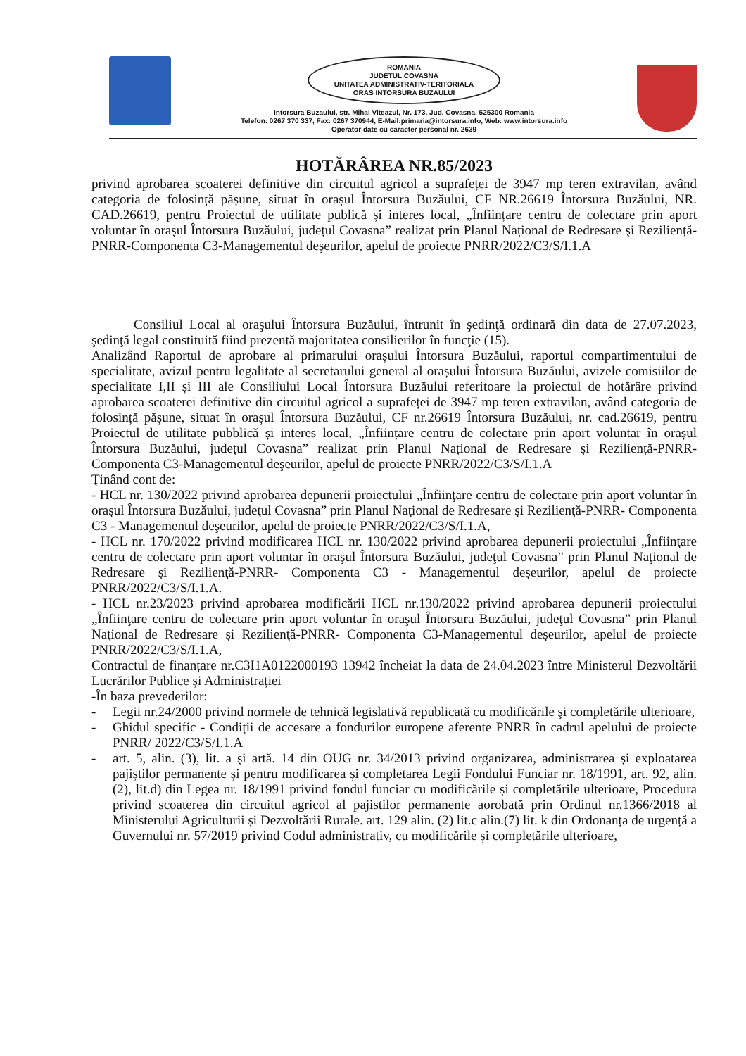ROMANIA
JUDETUL COVASNA
UNITATEA ADMINISTRATIV-TERITORIALA
ORAS INTORSURA BUZAULUI
Intorsura Buzaului, str. Mihai Viteazul, Nr. 173, Jud. Covasna, 525300 Romania
Telefon: 0267 370 337, Fax: 0267 370944, E-Mail:primaria@intorsura.info, Web: www.intorsura.info
Operator date cu caracter personal nr. 2639
HOTĂRÂREA NR.85/2023
privind aprobarea scoaterei definitive din circuitul agricol a suprafeței de 3947 mp teren extravilan, având categoria de folosință pășune, situat în orașul Întorsura Buzăului, CF NR.26619 Întorsura Buzăului, NR. CAD.26619, pentru Proiectul de utilitate publică și interes local, „Înființare centru de colectare prin aport voluntar în orașul Întorsura Buzăului, județul Covasna” realizat prin Planul Național de Redresare şi Reziliență-PNRR-Componenta C3-Managementul deşeurilor, apelul de proiecte PNRR/2022/C3/S/I.1.A
Consiliul Local al oraşului Întorsura Buzăului, întrunit în şedinţă ordinară din data de 27.07.2023, şedinţă legal constituită fiind prezentă majoritatea consilierilor în funcţie (15).
Analizând Raportul de aprobare al primarului orașului Întorsura Buzăului, raportul compartimentului de specialitate, avizul pentru legalitate al secretarului general al orașului Întorsura Buzăului, avizele comisiilor de specialitate I,II și III ale Consiliului Local Întorsura Buzăului referitoare la proiectul de hotărâre privind aprobarea scoaterei definitive din circuitul agricol a suprafeței de 3947 mp teren extravilan, având categoria de folosință pășune, situat în orașul Întorsura Buzăului, CF nr.26619 Întorsura Buzăului, nr. cad.26619, pentru Proiectul de utilitate pubblică și interes local, „Înființare centru de colectare prin aport voluntar în orașul Întorsura Buzăului, județul Covasna” realizat prin Planul Național de Redresare şi Reziliență-PNRR-Componenta C3-Managementul deşeurilor, apelul de proiecte PNRR/2022/C3/S/I.1.A
Ţinând cont de:
- HCL nr. 130/2022 privind aprobarea depunerii proiectului „Înfiinţare centru de colectare prin aport voluntar în oraşul Întorsura Buzăului, judeţul Covasna” prin Planul Naţional de Redresare şi Rezilienţă-PNRR- Componenta C3 - Managementul deşeurilor, apelul de proiecte PNRR/2022/C3/S/I.1.A,
- HCL nr. 170/2022 privind modificarea HCL nr. 130/2022 privind aprobarea depunerii proiectului „Înfiinţare centru de colectare prin aport voluntar în oraşul Întorsura Buzăului, judeţul Covasna” prin Planul Naţional de Redresare şi Rezilienţă-PNRR- Componenta C3 - Managementul deşeurilor, apelul de proiecte PNRR/2022/C3/S/I.1.A.
- HCL nr.23/2023 privind aprobarea modificării HCL nr.130/2022 privind aprobarea depunerii proiectului „Înfiinţare centru de colectare prin aport voluntar în oraşul Întorsura Buzăului, judeţul Covasna” prin Planul Naţional de Redresare şi Rezilienţă-PNRR- Componenta C3-Managementul deşeurilor, apelul de proiecte PNRR/2022/C3/S/I.1.A,
Contractul de finanțare nr.C3I1A0122000193 13942 încheiat la data de 24.04.2023 între Ministerul Dezvoltării Lucrărilor Publice și Administrației
-În baza prevederilor:
- Legii nr.24/2000 privind normele de tehnică legislativă republicată cu modificările şi completările ulterioare,
- Ghidul specific - Condiții de accesare a fondurilor europene aferente PNRR în cadrul apelului de proiecte PNRR/ 2022/C3/S/I.1.A
- art. 5, alin. (3), lit. a și artă. 14 din OUG nr. 34/2013 privind organizarea, administrarea și exploatarea pajiștilor permanente și pentru modificarea și completarea Legii Fondului Funciar nr. 18/1991, art. 92, alin. (2), lit.d) din Legea nr. 18/1991 privind fondul funciar cu modificările și completările ulterioare, Procedura privind scoaterea din circuitul agricol al pajistilor permanente aorobată prin Ordinul nr.1366/2018 al Ministerului Agriculturii și Dezvoltării Rurale. art. 129 alin. (2) lit.c alin.(7) lit. k din Ordonanța de urgență a Guvernului nr. 57/2019 privind Codul administrativ, cu modificările și completările ulterioare,